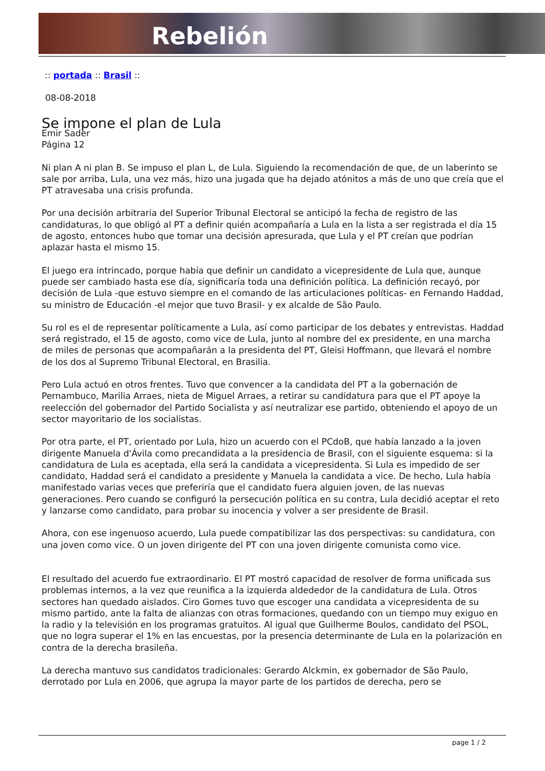Rebelión
:: portada :: Brasil ::
08-08-2018
Se impone el plan de Lula
Emir Sader
Página 12
Ni plan A ni plan B. Se impuso el plan L, de Lula. Siguiendo la recomendación de que, de un laberinto se sale por arriba, Lula, una vez más, hizo una jugada que ha dejado atónitos a más de uno que creía que el PT atravesaba una crisis profunda.
Por una decisión arbitraria del Superior Tribunal Electoral se anticipó la fecha de registro de las candidaturas, lo que obligó al PT a definir quién acompañaría a Lula en la lista a ser registrada el día 15 de agosto, entonces hubo que tomar una decisión apresurada, que Lula y el PT creían que podrían aplazar hasta el mismo 15.
El juego era intrincado, porque había que definir un candidato a vicepresidente de Lula que, aunque puede ser cambiado hasta ese día, significaría toda una definición política. La definición recayó, por decisión de Lula -que estuvo siempre en el comando de las articulaciones políticas- en Fernando Haddad, su ministro de Educación -el mejor que tuvo Brasil- y ex alcalde de São Paulo.
Su rol es el de representar políticamente a Lula, así como participar de los debates y entrevistas. Haddad será registrado, el 15 de agosto, como vice de Lula, junto al nombre del ex presidente, en una marcha de miles de personas que acompañarán a la presidenta del PT, Gleisi Hoffmann, que llevará el nombre de los dos al Supremo Tribunal Electoral, en Brasilia.
Pero Lula actuó en otros frentes. Tuvo que convencer a la candidata del PT a la gobernación de Pernambuco, Marilia Arraes, nieta de Miguel Arraes, a retirar su candidatura para que el PT apoye la reelección del gobernador del Partido Socialista y así neutralizar ese partido, obteniendo el apoyo de un sector mayoritario de los socialistas.
Por otra parte, el PT, orientado por Lula, hizo un acuerdo con el PCdoB, que había lanzado a la joven dirigente Manuela d'Ávila como precandidata a la presidencia de Brasil, con el siguiente esquema: si la candidatura de Lula es aceptada, ella será la candidata a vicepresidenta. Si Lula es impedido de ser candidato, Haddad será el candidato a presidente y Manuela la candidata a vice. De hecho, Lula había manifestado varias veces que preferiría que el candidato fuera alguien joven, de las nuevas generaciones. Pero cuando se configuró la persecución política en su contra, Lula decidió aceptar el reto y lanzarse como candidato, para probar su inocencia y volver a ser presidente de Brasil.
Ahora, con ese ingenuoso acuerdo, Lula puede compatibilizar las dos perspectivas: su candidatura, con una joven como vice. O un joven dirigente del PT con una joven dirigente comunista como vice.
El resultado del acuerdo fue extraordinario. El PT mostró capacidad de resolver de forma unificada sus problemas internos, a la vez que reunifica a la izquierda aldededor de la candidatura de Lula. Otros sectores han quedado aislados. Ciro Gomes tuvo que escoger una candidata a vicepresidenta de su mismo partido, ante la falta de alianzas con otras formaciones, quedando con un tiempo muy exiguo en la radio y la televisión en los programas gratuitos. Al igual que Guilherme Boulos, candidato del PSOL, que no logra superar el 1% en las encuestas, por la presencia determinante de Lula en la polarización en contra de la derecha brasileña.
La derecha mantuvo sus candidatos tradicionales: Gerardo Alckmin, ex gobernador de São Paulo, derrotado por Lula en 2006, que agrupa la mayor parte de los partidos de derecha, pero se
page 1 / 2